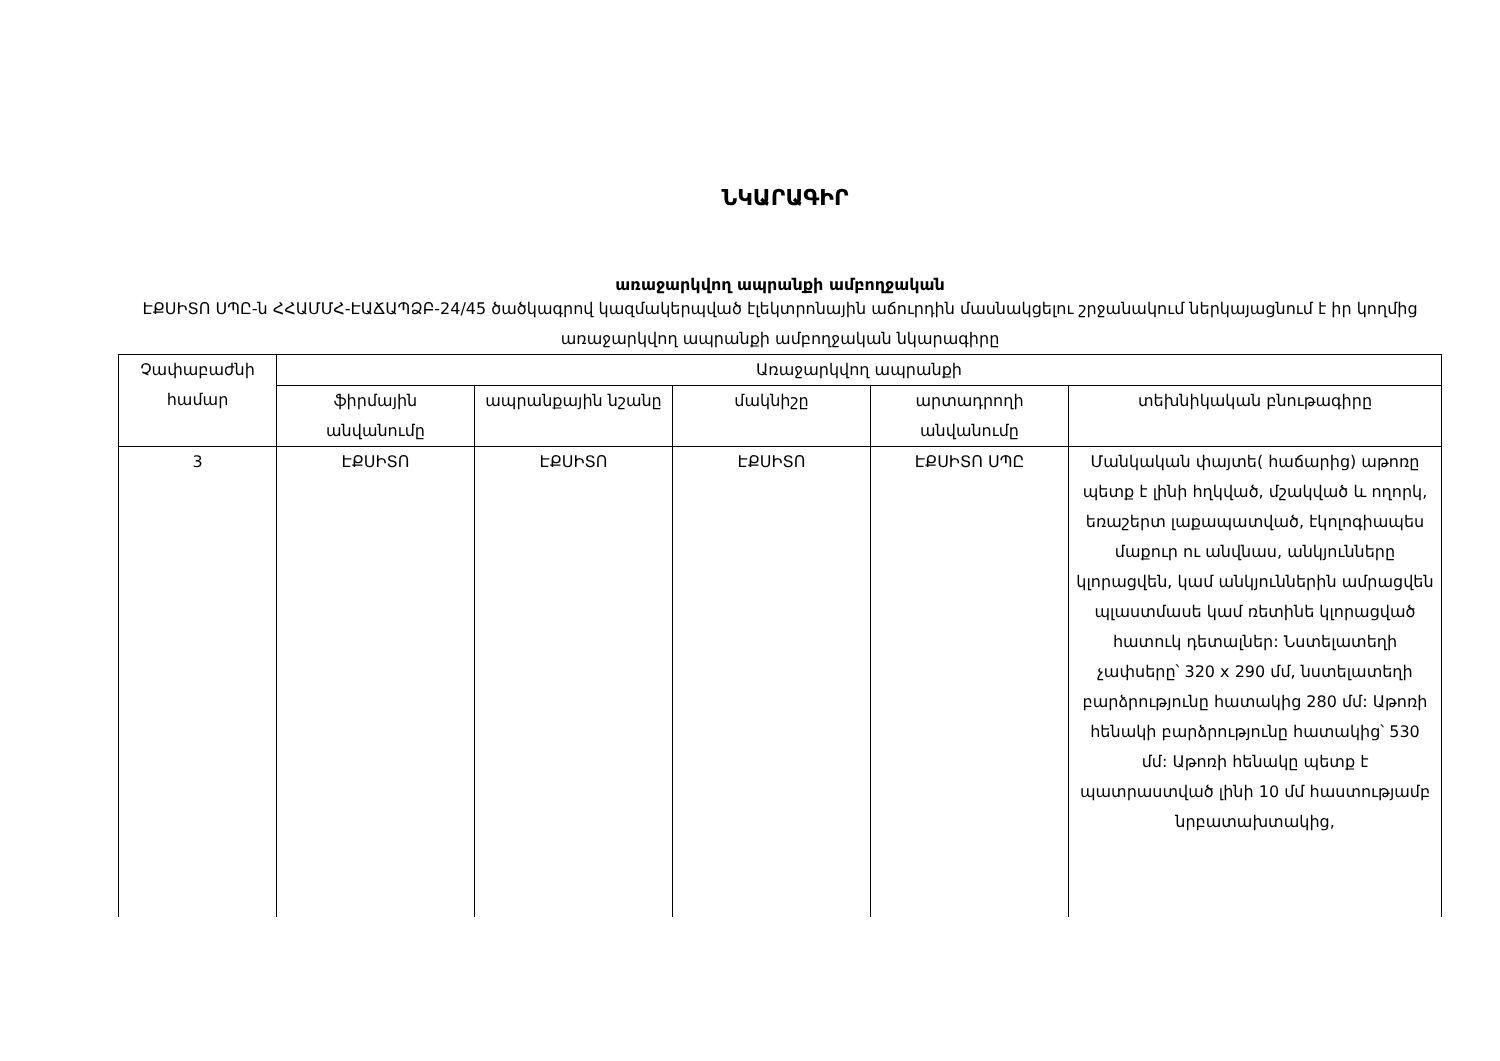ՆԿԱՐԱԳԻՐ
առաջարկվող ապրանքի ամբողջական
ԷՔՍԻՏՈ ՍՊԸ-ն ՀՀԱՄՄՀ-ԷԱՃԱՊՁԲ-24/45 ծածկագրով կազմակերպված էլեկտրոնային աճուրդին մասնակցելու շրջանակում ներկայացնում է իր կողմից առաջարկվող ապրանքի ամբողջական նկարագիրը
| Չափաբաժնի համար | Առաջարկվող ապրանքի | | | | |
| --- | --- | --- | --- | --- | --- |
| | ֆիրմային անվանումը | ապրանքային նշանը | մակնիշը | արտադրողի անվանումը | տեխնիկական բնութագիրը |
| 3 | ԷՔՍԻՏՈ | ԷՔՍԻՏՈ | ԷՔՍԻՏՈ | ԷՔՍԻՏՈ ՍՊԸ | Մանկական փայտե( հաճարից) աթոռը պետք է լինի հղկված, մշակված և ողորկ, եռաշերտ լաքապատված, էկոլոգիապես մաքուր ու անվնաս, անկյունները կլորացվեն, կամ անկյուններին ամրացվեն պլաստմասե կամ ռետինե կլորացված հատուկ դետալներ: Նստելատեղի չափսերը՝ 320 x 290 մմ, նստելատեղի բարձրությունը հատակից 280 մմ: Աթոռի հենակի բարձրությունը հատակից՝ 530 մմ: Աթոռի հենակը պետք է պատրաստված լինի 10 մմ հաստությամբ նրբատախտակից, |